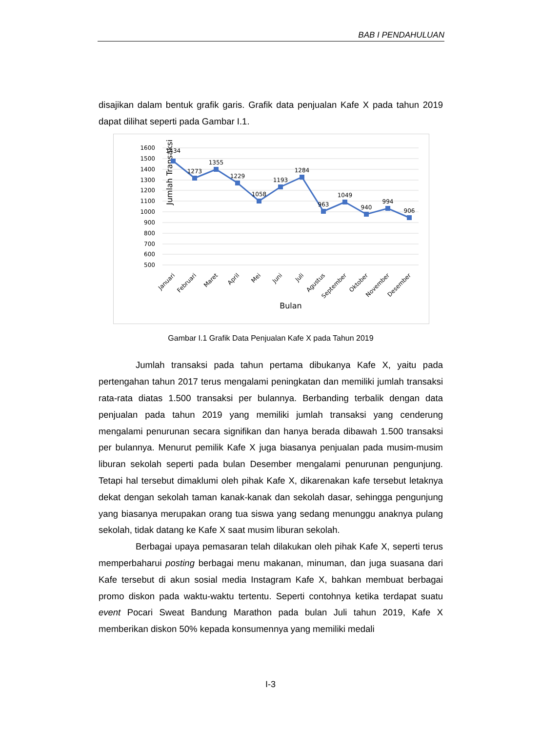BAB I PENDAHULUAN
disajikan dalam bentuk grafik garis. Grafik data penjualan Kafe X pada tahun 2019 dapat dilihat seperti pada Gambar I.1.
1600
1500
1400
1300
1200
1100
1000
900
800
700
600
500
Jumlah Transaksi
1434
1273
1355
1229
1058
1193
1284
963
1049
940
994
906
Januari
Februari
Maret
April
Mei
Juni
Juli
Agustus
September
Oktober
November
Desember
Bulan
Gambar I.1 Grafik Data Penjualan Kafe X pada Tahun 2019
Jumlah transaksi pada tahun pertama dibukanya Kafe X, yaitu pada pertengahan tahun 2017 terus mengalami peningkatan dan memiliki jumlah transaksi rata-rata diatas 1.500 transaksi per bulannya. Berbanding terbalik dengan data penjualan pada tahun 2019 yang memiliki jumlah transaksi yang cenderung mengalami penurunan secara signifikan dan hanya berada dibawah 1.500 transaksi per bulannya. Menurut pemilik Kafe X juga biasanya penjualan pada musim-musim liburan sekolah seperti pada bulan Desember mengalami penurunan pengunjung. Tetapi hal tersebut dimaklumi oleh pihak Kafe X, dikarenakan kafe tersebut letaknya dekat dengan sekolah taman kanak-kanak dan sekolah dasar, sehingga pengunjung yang biasanya merupakan orang tua siswa yang sedang menunggu anaknya pulang sekolah, tidak datang ke Kafe X saat musim liburan sekolah.
Berbagai upaya pemasaran telah dilakukan oleh pihak Kafe X, seperti terus memperbaharui posting berbagai menu makanan, minuman, dan juga suasana dari Kafe tersebut di akun sosial media Instagram Kafe X, bahkan membuat berbagai promo diskon pada waktu-waktu tertentu. Seperti contohnya ketika terdapat suatu event Pocari Sweat Bandung Marathon pada bulan Juli tahun 2019, Kafe X memberikan diskon 50% kepada konsumennya yang memiliki medali
I-3